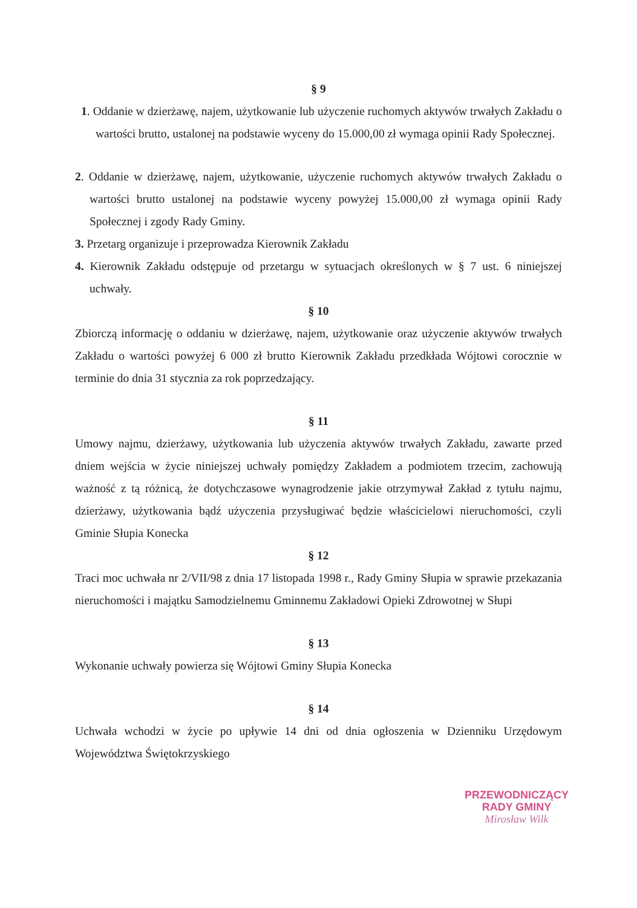§ 9
1. Oddanie w dzierżawę, najem, użytkowanie lub użyczenie ruchomych aktywów trwałych Zakładu o wartości brutto, ustalonej na podstawie wyceny do 15.000,00 zł wymaga opinii Rady Społecznej.
2. Oddanie w dzierżawę, najem, użytkowanie, użyczenie ruchomych aktywów trwałych Zakładu o wartości brutto ustalonej na podstawie wyceny powyżej 15.000,00 zł wymaga opinii Rady Społecznej i zgody Rady Gminy.
3. Przetarg organizuje i przeprowadza Kierownik Zakładu
4. Kierownik Zakładu odstępuje od przetargu w sytuacjach określonych w § 7 ust. 6 niniejszej uchwały.
§ 10
Zbiorczą informację o oddaniu w dzierżawę, najem, użytkowanie oraz użyczenie aktywów trwałych Zakładu o wartości powyżej 6 000 zł brutto Kierownik Zakładu przedkłada Wójtowi corocznie w terminie do dnia 31 stycznia za rok poprzedzający.
§ 11
Umowy najmu, dzierżawy, użytkowania lub użyczenia aktywów trwałych Zakładu, zawarte przed dniem wejścia w życie niniejszej uchwały pomiędzy Zakładem a podmiotem trzecim, zachowują ważność z tą różnicą, że dotychczasowe wynagrodzenie jakie otrzymywał Zakład z tytułu najmu, dzierżawy, użytkowania bądź użyczenia przysługiwać będzie właścicielowi nieruchomości, czyli Gminie Słupia Konecka
§ 12
Traci moc uchwała nr 2/VII/98 z dnia 17 listopada 1998 r., Rady Gminy Słupia w sprawie przekazania nieruchomości i majątku Samodzielnemu Gminnemu Zakładowi Opieki Zdrowotnej w Słupi
§ 13
Wykonanie uchwały powierza się Wójtowi Gminy Słupia Konecka
§ 14
Uchwała wchodzi w życie po upływie 14 dni od dnia ogłoszenia w Dzienniku Urzędowym Województwa Świętokrzyskiego
PRZEWODNICZĄCY
RADY GMINY
Mirosław Wilk